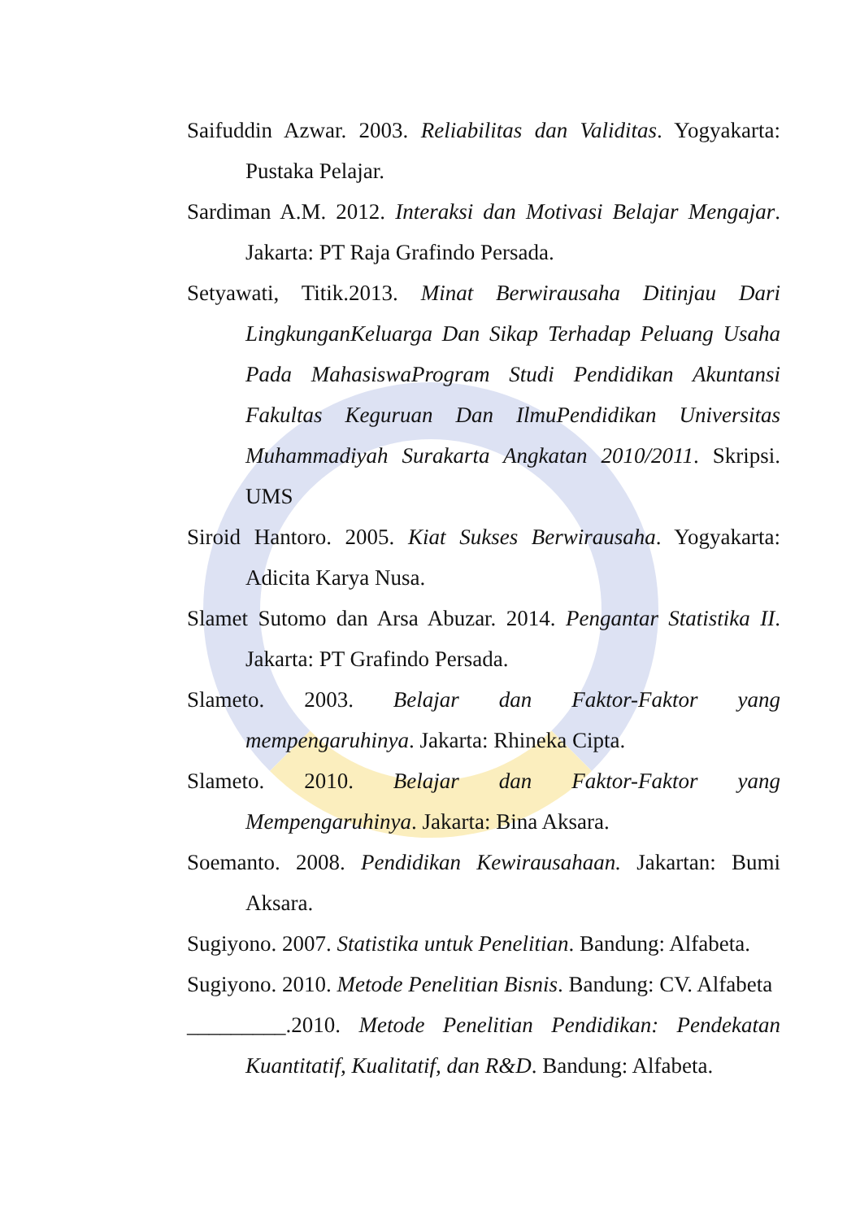Saifuddin Azwar. 2003. Reliabilitas dan Validitas. Yogyakarta: Pustaka Pelajar.
Sardiman A.M. 2012. Interaksi dan Motivasi Belajar Mengajar. Jakarta: PT Raja Grafindo Persada.
Setyawati, Titik.2013. Minat Berwirausaha Ditinjau Dari LingkunganKeluarga Dan Sikap Terhadap Peluang Usaha Pada MahasiswaProgram Studi Pendidikan Akuntansi Fakultas Keguruan Dan IlmuPendidikan Universitas Muhammadiyah Surakarta Angkatan 2010/2011. Skripsi. UMS
Siroid Hantoro. 2005. Kiat Sukses Berwirausaha. Yogyakarta: Adicita Karya Nusa.
Slamet Sutomo dan Arsa Abuzar. 2014. Pengantar Statistika II. Jakarta: PT Grafindo Persada.
Slameto. 2003. Belajar dan Faktor-Faktor yang mempengaruhinya. Jakarta: Rhineka Cipta.
Slameto. 2010. Belajar dan Faktor-Faktor yang Mempengaruhinya. Jakarta: Bina Aksara.
Soemanto. 2008. Pendidikan Kewirausahaan. Jakartan: Bumi Aksara.
Sugiyono. 2007. Statistika untuk Penelitian. Bandung: Alfabeta.
Sugiyono. 2010. Metode Penelitian Bisnis. Bandung: CV. Alfabeta
_________.2010. Metode Penelitian Pendidikan: Pendekatan Kuantitatif, Kualitatif, dan R&D. Bandung: Alfabeta.